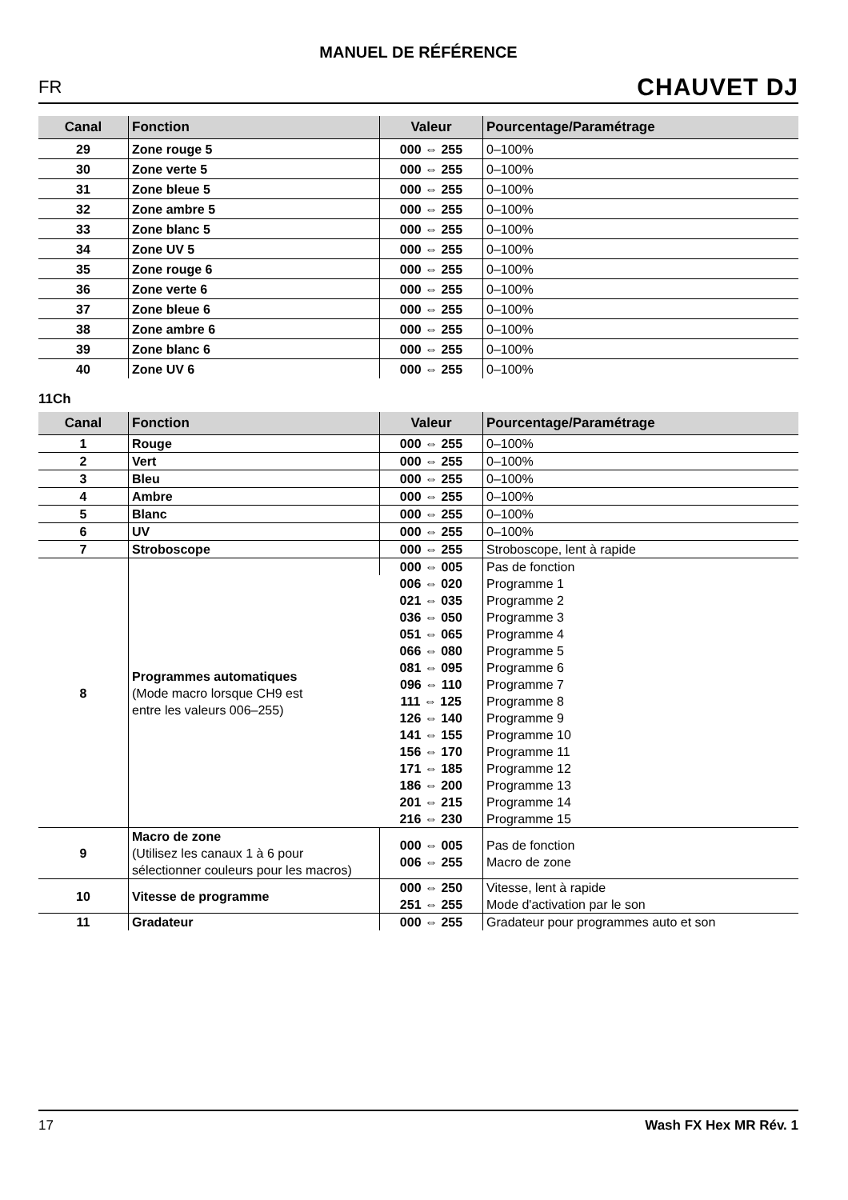MANUEL DE RÉFÉRENCE
FR CHAUVET DJ
| Canal | Fonction | Valeur | Pourcentage/Paramétrage |
| --- | --- | --- | --- |
| 29 | Zone rouge 5 | 000 ⇔ 255 | 0–100% |
| 30 | Zone verte 5 | 000 ⇔ 255 | 0–100% |
| 31 | Zone bleue 5 | 000 ⇔ 255 | 0–100% |
| 32 | Zone ambre 5 | 000 ⇔ 255 | 0–100% |
| 33 | Zone blanc 5 | 000 ⇔ 255 | 0–100% |
| 34 | Zone UV 5 | 000 ⇔ 255 | 0–100% |
| 35 | Zone rouge 6 | 000 ⇔ 255 | 0–100% |
| 36 | Zone verte 6 | 000 ⇔ 255 | 0–100% |
| 37 | Zone bleue 6 | 000 ⇔ 255 | 0–100% |
| 38 | Zone ambre 6 | 000 ⇔ 255 | 0–100% |
| 39 | Zone blanc 6 | 000 ⇔ 255 | 0–100% |
| 40 | Zone UV 6 | 000 ⇔ 255 | 0–100% |
11Ch
| Canal | Fonction | Valeur | Pourcentage/Paramétrage |
| --- | --- | --- | --- |
| 1 | Rouge | 000 ⇔ 255 | 0–100% |
| 2 | Vert | 000 ⇔ 255 | 0–100% |
| 3 | Bleu | 000 ⇔ 255 | 0–100% |
| 4 | Ambre | 000 ⇔ 255 | 0–100% |
| 5 | Blanc | 000 ⇔ 255 | 0–100% |
| 6 | UV | 000 ⇔ 255 | 0–100% |
| 7 | Stroboscope | 000 ⇔ 255 | Stroboscope, lent à rapide |
| 8 | Programmes automatiques (Mode macro lorsque CH9 est entre les valeurs 006–255) | 000 ⇔ 005 | Pas de fonction |
| | | 006 ⇔ 020 | Programme 1 |
| | | 021 ⇔ 035 | Programme 2 |
| | | 036 ⇔ 050 | Programme 3 |
| | | 051 ⇔ 065 | Programme 4 |
| | | 066 ⇔ 080 | Programme 5 |
| | | 081 ⇔ 095 | Programme 6 |
| | | 096 ⇔ 110 | Programme 7 |
| | | 111 ⇔ 125 | Programme 8 |
| | | 126 ⇔ 140 | Programme 9 |
| | | 141 ⇔ 155 | Programme 10 |
| | | 156 ⇔ 170 | Programme 11 |
| | | 171 ⇔ 185 | Programme 12 |
| | | 186 ⇔ 200 | Programme 13 |
| | | 201 ⇔ 215 | Programme 14 |
| | | 216 ⇔ 230 | Programme 15 |
| 9 | Macro de zone (Utilisez les canaux 1 à 6 pour sélectionner couleurs pour les macros) | 000 ⇔ 005 006 ⇔ 255 | Pas de fonction Macro de zone |
| 10 | Vitesse de programme | 000 ⇔ 250 251 ⇔ 255 | Vitesse, lent à rapide Mode d'activation par le son |
| 11 | Gradateur | 000 ⇔ 255 | Gradateur pour programmes auto et son |
17 Wash FX Hex MR Rév. 1